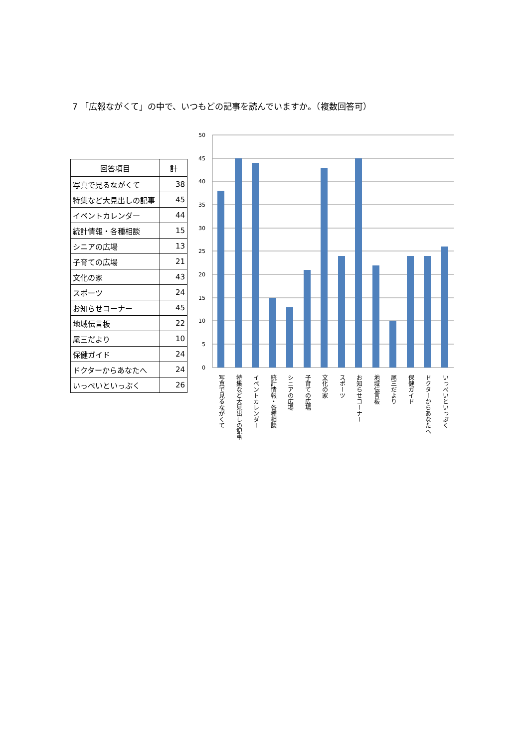7 「広報ながくて」の中で、いつもどの記事を読んでいますか。（複数回答可）
| 回答項目 | 計 |
| --- | --- |
| 写真で見るながくて | 38 |
| 特集など大見出しの記事 | 45 |
| イベントカレンダー | 44 |
| 統計情報・各種相談 | 15 |
| シニアの広場 | 13 |
| 子育ての広場 | 21 |
| 文化の家 | 43 |
| スポーツ | 24 |
| お知らせコーナー | 45 |
| 地域伝言板 | 22 |
| 尾三だより | 10 |
| 保健ガイド | 24 |
| ドクターからあなたへ | 24 |
| いっぺいといっぷく | 26 |
50
45
40
35
30
25
20
15
10
5
0
写真で見るながくて
特集など大見出しの記事
イベントカレンダー
統計情報・各種相談
シニアの広場
子育ての広場
文化の家
スポーツ
お知らせコーナー
地域伝言板
尾三だより
保健ガイド
ドクターからあなたへ
いっぺいといっぷく